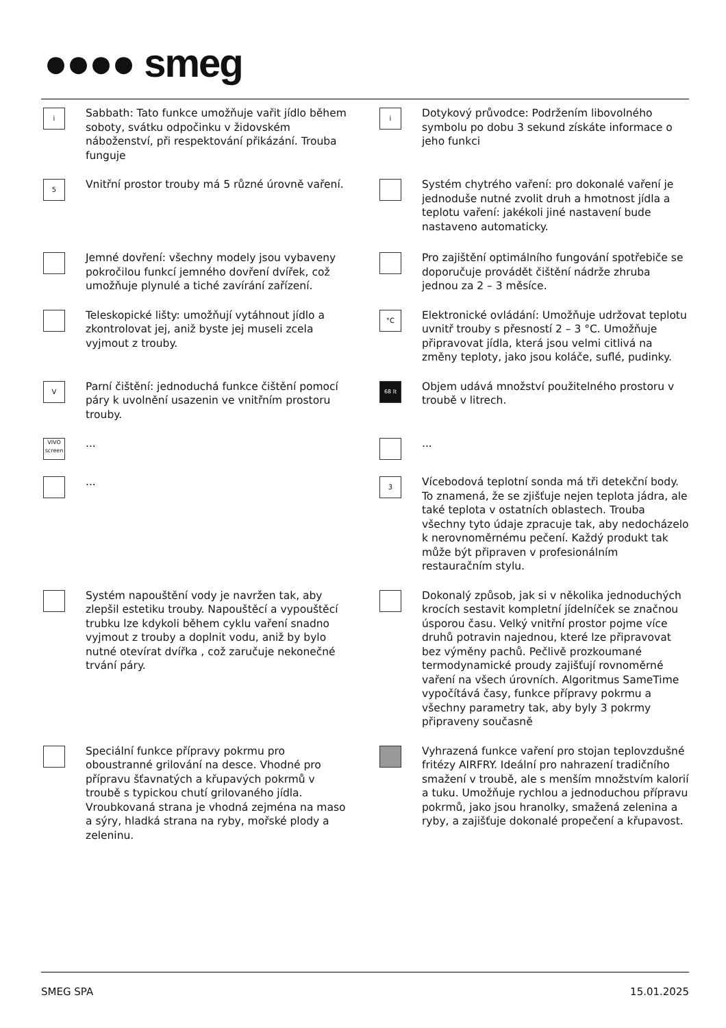●●●● smeg
i
Sabbath: Tato funkce umožňuje vařit jídlo během soboty, svátku odpočinku v židovském náboženství, při respektování přikázání. Trouba funguje
i
Dotykový průvodce: Podržením libovolného symbolu po dobu 3 sekund získáte informace o jeho funkci
5
Vnitřní prostor trouby má 5 různé úrovně vaření.
Systém chytrého vaření: pro dokonalé vaření je jednoduše nutné zvolit druh a hmotnost jídla a teplotu vaření: jakékoli jiné nastavení bude nastaveno automaticky.
Jemné dovření: všechny modely jsou vybaveny pokročilou funkcí jemného dovření dvířek, což umožňuje plynulé a tiché zavírání zařízení.
Pro zajištění optimálního fungování spotřebiče se doporučuje provádět čištění nádrže zhruba jednou za 2 – 3 měsíce.
Teleskopické lišty: umožňují vytáhnout jídlo a zkontrolovat jej, aniž byste jej museli zcela vyjmout z trouby.
°C
Elektronické ovládání: Umožňuje udržovat teplotu uvnitř trouby s přesností 2 – 3 °C. Umožňuje připravovat jídla, která jsou velmi citlivá na změny teploty, jako jsou koláče, suflé, pudinky.
V
Parní čištění: jednoduchá funkce čištění pomocí páry k uvolnění usazenin ve vnitřním prostoru trouby.
68 lt
Objem udává množství použitelného prostoru v troubě v litrech.
VIVO screen
...
...
...
3
Vícebodová teplotní sonda má tři detekční body. To znamená, že se zjišťuje nejen teplota jádra, ale také teplota v ostatních oblastech. Trouba všechny tyto údaje zpracuje tak, aby nedocházelo k nerovnoměrnému pečení. Každý produkt tak může být připraven v profesionálním restauračním stylu.
Systém napouštění vody je navržen tak, aby zlepšil estetiku trouby. Napouštěcí a vypouštěcí trubku lze kdykoli během cyklu vaření snadno vyjmout z trouby a doplnit vodu, aniž by bylo nutné otevírat dvířka , což zaručuje nekonečné trvání páry.
Dokonalý způsob, jak si v několika jednoduchých krocích sestavit kompletní jídelníček se značnou úsporou času. Velký vnitřní prostor pojme více druhů potravin najednou, které lze připravovat bez výměny pachů. Pečlivě prozkoumané termodynamické proudy zajišťují rovnoměrné vaření na všech úrovních. Algoritmus SameTime vypočítává časy, funkce přípravy pokrmu a všechny parametry tak, aby byly 3 pokrmy připraveny současně
Speciální funkce přípravy pokrmu pro oboustranné grilování na desce. Vhodné pro přípravu šťavnatých a křupavých pokrmů v troubě s typickou chutí grilovaného jídla. Vroubkovaná strana je vhodná zejména na maso a sýry, hladká strana na ryby, mořské plody a zeleninu.
Vyhrazená funkce vaření pro stojan teplovzdušné fritézy AIRFRY. Ideální pro nahrazení tradičního smažení v troubě, ale s menším množstvím kalorií a tuku. Umožňuje rychlou a jednoduchou přípravu pokrmů, jako jsou hranolky, smažená zelenina a ryby, a zajišťuje dokonalé propečení a křupavost.
SMEG SPA 15.01.2025